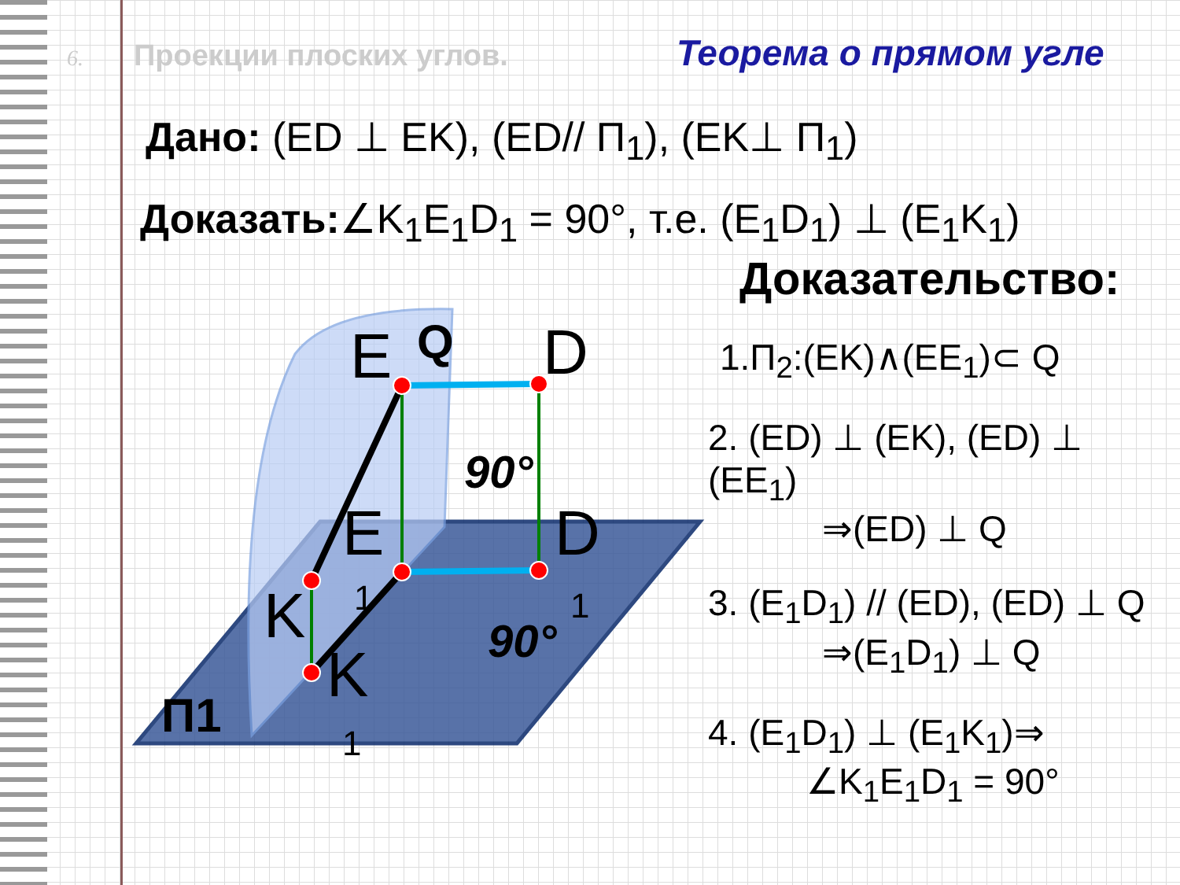6. Проекции плоских углов. Теорема о прямом угле
Дано: (ED ⊥ EK), (ED// П<sub>1</sub>), (EK⊥ П<sub>1</sub>)
Доказать:∠K<sub>1</sub>E<sub>1</sub>D<sub>1</sub> = 90°, т.е. (E<sub>1</sub>D<sub>1</sub>) ⊥ (E<sub>1</sub>K<sub>1</sub>)
E
Q
D
E
D
K
K
1
1
1
90°
90°
П1
Доказательство:
1.П<sub>2</sub>:(EK)∧(EE<sub>1</sub>)⊂ Q
2. (ED) ⊥ (EK), (ED) ⊥ (EE<sub>1</sub>)
⇒(ED) ⊥ Q
3. (E<sub>1</sub>D<sub>1</sub>) // (ED), (ED) ⊥ Q
⇒(E<sub>1</sub>D<sub>1</sub>) ⊥ Q
4. (E<sub>1</sub>D<sub>1</sub>) ⊥ (E<sub>1</sub>K<sub>1</sub>)⇒
∠K<sub>1</sub>E<sub>1</sub>D<sub>1</sub> = 90°